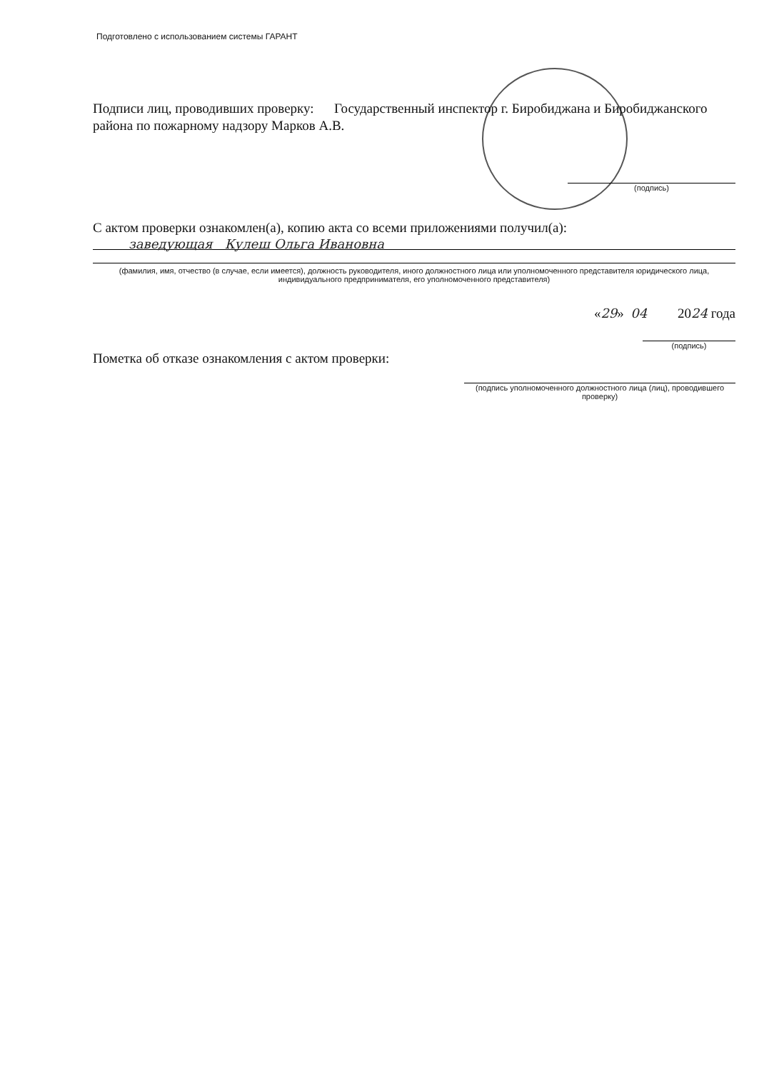Подготовлено с использованием системы ГАРАНТ
Подписи лиц, проводивших проверку: Государственный инспектор г. Биробиджана и Биробиджанского района по пожарному надзору Марков А.В.
(подпись)
С актом проверки ознакомлен(а), копию акта со всеми приложениями получил(а):
заведующая Кулеш Ольга Ивановна
(фамилия, имя, отчество (в случае, если имеется), должность руководителя, иного должностного лица или уполномоченного представителя юридического лица, индивидуального предпринимателя, его уполномоченного представителя)
«29» 04 2024 года
(подпись)
Пометка об отказе ознакомления с актом проверки:
(подпись уполномоченного должностного лица (лиц), проводившего проверку)